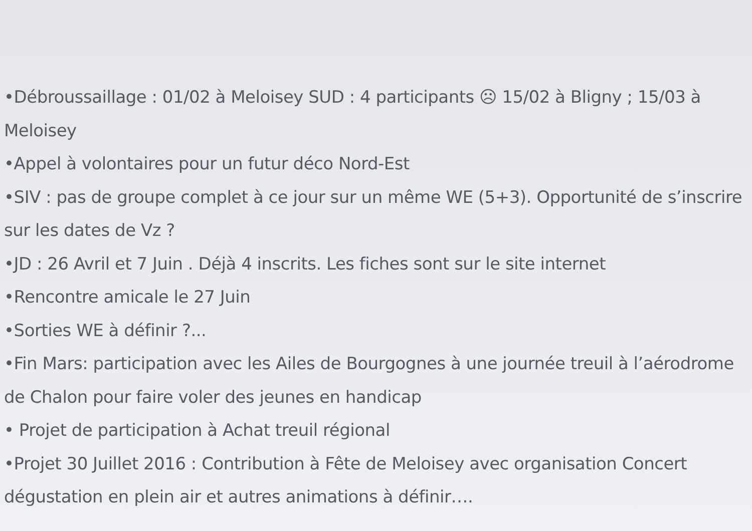•Débroussaillage : 01/02 à Meloisey SUD : 4 participants ☹ 15/02 à Bligny ; 15/03 à
Meloisey
•Appel à volontaires pour un futur déco Nord-Est
•SIV : pas de groupe complet à ce jour sur un même WE (5+3). Opportunité de s’inscrire
sur les dates de Vz ?
•JD : 26 Avril et 7 Juin . Déjà 4 inscrits. Les fiches sont sur le site internet
•Rencontre amicale le 27 Juin
•Sorties WE à définir ?...
•Fin Mars: participation avec les Ailes de Bourgognes à une journée treuil à l’aérodrome
de Chalon pour faire voler des jeunes en handicap
• Projet de participation à Achat treuil régional
•Projet 30 Juillet 2016 : Contribution à Fête de Meloisey avec organisation Concert
dégustation en plein air et autres animations à définir….